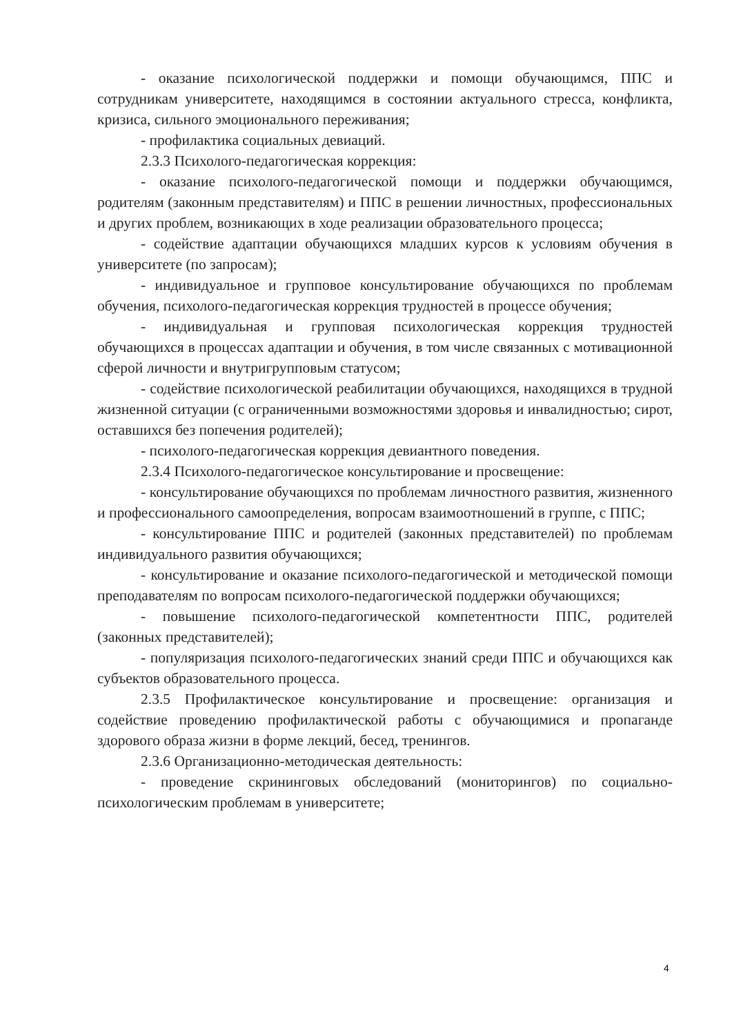- оказание психологической поддержки и помощи обучающимся, ППС и сотрудникам университете, находящимся в состоянии актуального стресса, конфликта, кризиса, сильного эмоционального переживания;
- профилактика социальных девиаций.
2.3.3 Психолого-педагогическая коррекция:
- оказание психолого-педагогической помощи и поддержки обучающимся, родителям (законным представителям) и ППС в решении личностных, профессиональных и других проблем, возникающих в ходе реализации образовательного процесса;
- содействие адаптации обучающихся младших курсов к условиям обучения в университете (по запросам);
- индивидуальное и групповое консультирование обучающихся по проблемам обучения, психолого-педагогическая коррекция трудностей в процессе обучения;
- индивидуальная и групповая психологическая коррекция трудностей обучающихся в процессах адаптации и обучения, в том числе связанных с мотивационной сферой личности и внутригрупповым статусом;
- содействие психологической реабилитации обучающихся, находящихся в трудной жизненной ситуации (с ограниченными возможностями здоровья и инвалидностью; сирот, оставшихся без попечения родителей);
- психолого-педагогическая коррекция девиантного поведения.
2.3.4 Психолого-педагогическое консультирование и просвещение:
- консультирование обучающихся по проблемам личностного развития, жизненного и профессионального самоопределения, вопросам взаимоотношений в группе, с ППС;
- консультирование ППС и родителей (законных представителей) по проблемам индивидуального развития обучающихся;
- консультирование и оказание психолого-педагогической и методической помощи преподавателям по вопросам психолого-педагогической поддержки обучающихся;
- повышение психолого-педагогической компетентности ППС, родителей (законных представителей);
- популяризация психолого-педагогических знаний среди ППС и обучающихся как субъектов образовательного процесса.
2.3.5 Профилактическое консультирование и просвещение: организация и содействие проведению профилактической работы с обучающимися и пропаганде здорового образа жизни в форме лекций, бесед, тренингов.
2.3.6 Организационно-методическая деятельность:
- проведение скрининговых обследований (мониторингов) по социально-психологическим проблемам в университете;
4